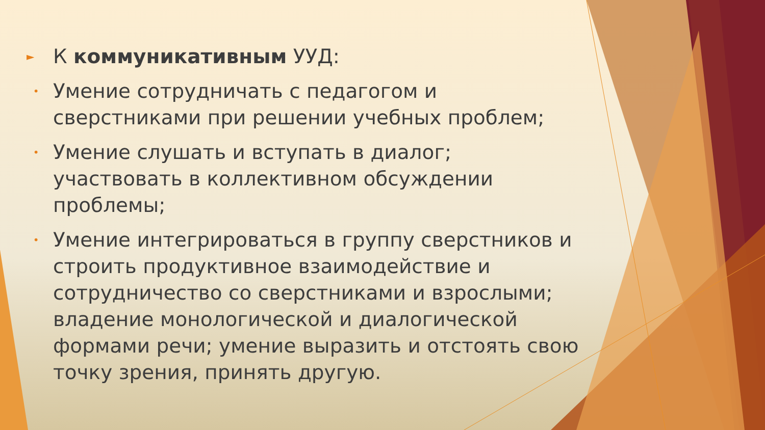► К коммуникативным УУД:
• Умение сотрудничать с педагогом и сверстниками при решении учебных проблем;
• Умение слушать и вступать в диалог; участвовать в коллективном обсуждении проблемы;
• Умение интегрироваться в группу сверстников и строить продуктивное взаимодействие и сотрудничество со сверстниками и взрослыми; владение монологической и диалогической формами речи; умение выразить и отстоять свою точку зрения, принять другую.